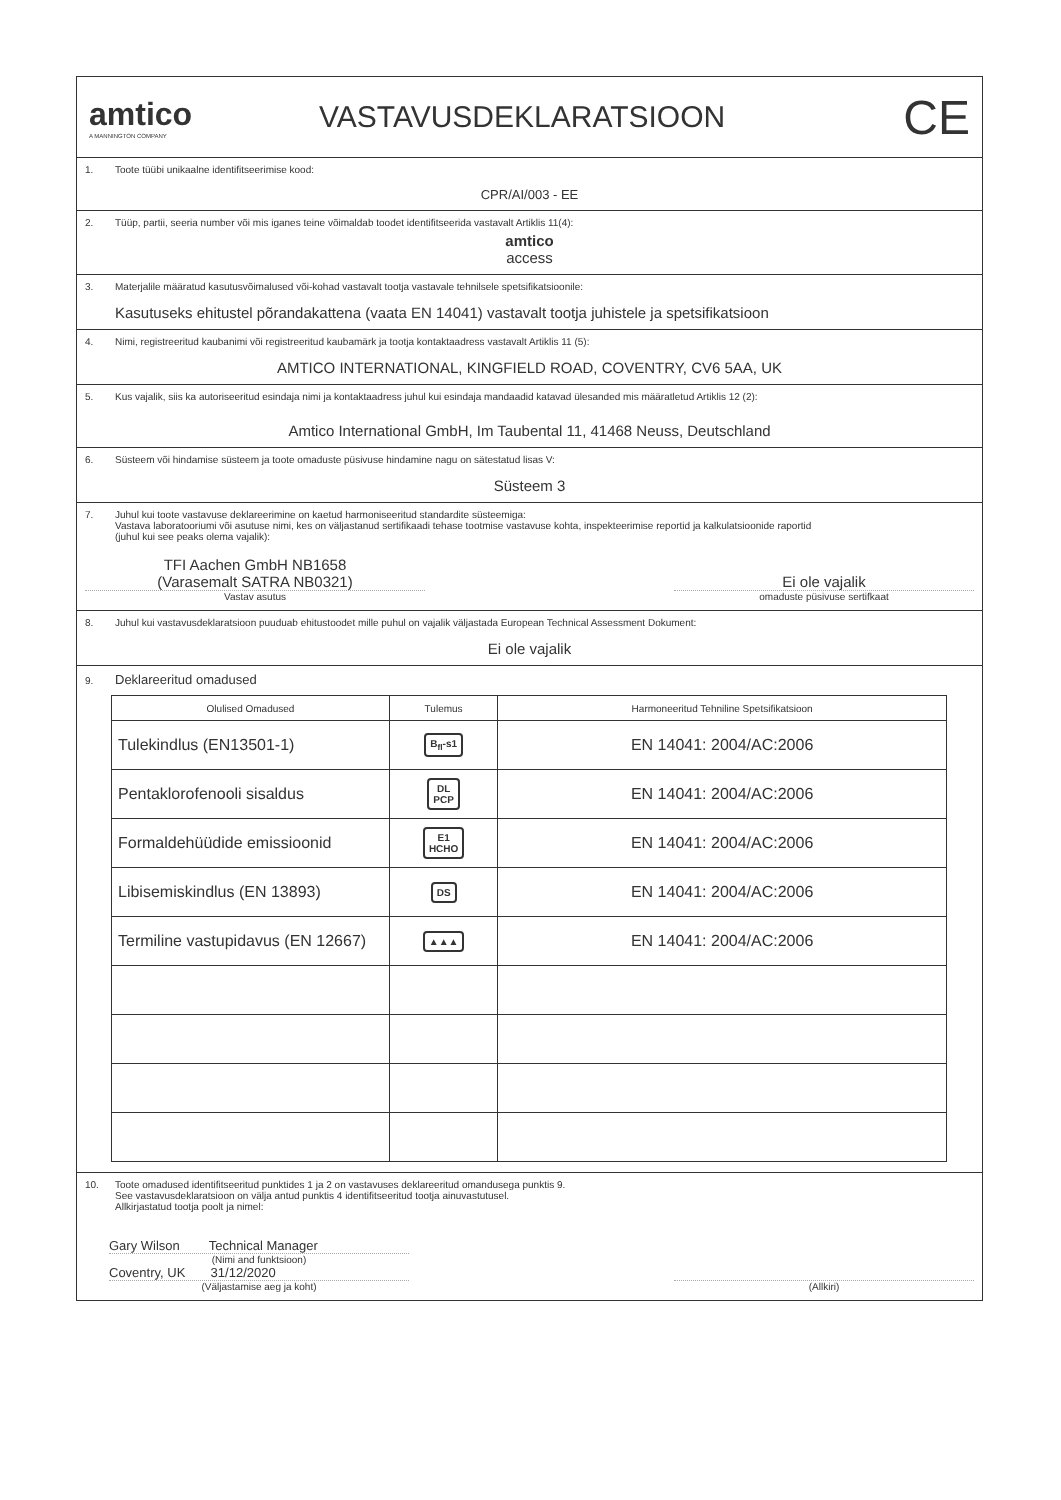amtico
A MANNINGTON COMPANY
VASTAVUSDEKLARATSIOON
CE
1. Toote tüübi unikaalne identifitseerimise kood:
CPR/AI/003 - EE
2. Tüüp, partii, seeria number või mis iganes teine võimaldab toodet identifitseerida vastavalt Artiklis 11(4):
amtico
access
3. Materjalile määratud kasutusvõimalused või-kohad vastavalt tootja vastavale tehnilsele spetsifikatsioonile:
Kasutuseks ehitustel põrandakattena (vaata EN 14041) vastavalt tootja juhistele ja spetsifikatsioon
4. Nimi, registreeritud kaubanimi või registreeritud kaubamärk ja tootja kontaktaadress vastavalt Artiklis 11 (5):
AMTICO INTERNATIONAL, KINGFIELD ROAD, COVENTRY, CV6 5AA, UK
5. Kus vajalik, siis ka autoriseeritud esindaja nimi ja kontaktaadress juhul kui esindaja mandaadid katavad ülesanded mis määratletud Artiklis 12 (2):
Amtico International GmbH, Im Taubental 11, 41468 Neuss, Deutschland
6. Süsteem või hindamise süsteem ja toote omaduste püsivuse hindamine nagu on sätestatud lisas V:
Süsteem 3
7. Juhul kui toote vastavuse deklareerimine on kaetud harmoniseeritud standardite süsteemiga:
Vastava laboratooriumi või asutuse nimi, kes on väljastanud sertifikaadi tehase tootmise vastavuse kohta, inspekteerimise reportid ja kalkulatsioonide raportid
(juhul kui see peaks olema vajalik):
TFI Aachen GmbH NB1658
(Varasemalt SATRA NB0321)
Vastav asutus
Ei ole vajalik
omaduste püsivuse sertifkaat
8. Juhul kui vastavusdeklaratsioon puuduab ehitustoodet mille puhul on vajalik väljastada European Technical Assessment Dokument:
Ei ole vajalik
9. Deklareeritud omadused
| Olulised Omadused | Tulemus | Harmoneeritud Tehniline Spetsifikatsioon |
| --- | --- | --- |
| Tulekindlus (EN13501-1) | B<sub>fl</sub>-s1 | EN 14041: 2004/AC:2006 |
| Pentaklorofenooli sisaldus | DL PCP | EN 14041: 2004/AC:2006 |
| Formaldehüüdide emissioonid | E1 HCHO | EN 14041: 2004/AC:2006 |
| Libisemiskindlus (EN 13893) | DS | EN 14041: 2004/AC:2006 |
| Termiline vastupidavus (EN 12667) | ▲▲▲ | EN 14041: 2004/AC:2006 |
10. Toote omadused identifitseeritud punktides 1 ja 2 on vastavuses deklareeritud omandusega punktis 9.
See vastavusdeklaratsioon on välja antud punktis 4 identifitseeritud tootja ainuvastutusel.
Allkirjastatud tootja poolt ja nimel:
Gary Wilson Technical Manager
(Nimi and funktsioon)
Coventry, UK 31/12/2020
(Väljastamise aeg ja koht)
(Allkiri)